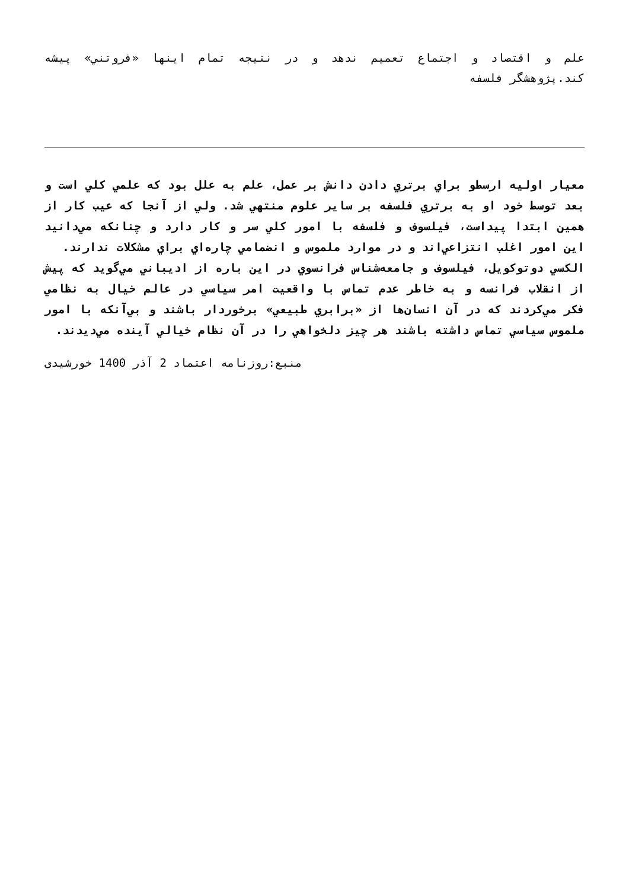علم و اقتصاد و اجتماع تعميم ندهد و در نتيجه تمام اينها «فروتني» پيشه كند.پژوهشگر فلسفه
معيار اوليه ارسطو براي برتري دادن دانش بر عمل، علم به علل بود كه علمي كلي است و بعد توسط خود او به برتري فلسفه بر ساير علوم منتهي شد. ولي از آنجا كه عيب كار از همين ابتدا پيداست، فيلسوف و فلسفه با امور كلي سر و كار دارد و چنانكه مي‌دانيد اين امور اغلب انتزاعي‌اند و در موارد ملموس و انضمامي چاره‌اي براي مشكلات ندارند.
الكسي دوتوكويل، فيلسوف و جامعه‌شناس فرانسوي در اين باره از اديباني مي‌گويد كه پيش از انقلاب فرانسه و به خاطر عدم تماس با واقعيت امر سياسي در عالم خيال به نظامي فكر مي‌كردند كه در آن انسان‌ها از «برابري طبيعي» برخوردار باشند و بي‌آنكه با امور ملموس سياسي تماس داشته باشند هر چيز دلخواهي را در آن نظام خيالي آينده مي‌ديدند.
منبع:روزنامه اعتماد 2 آذر 1400 خورشیدی